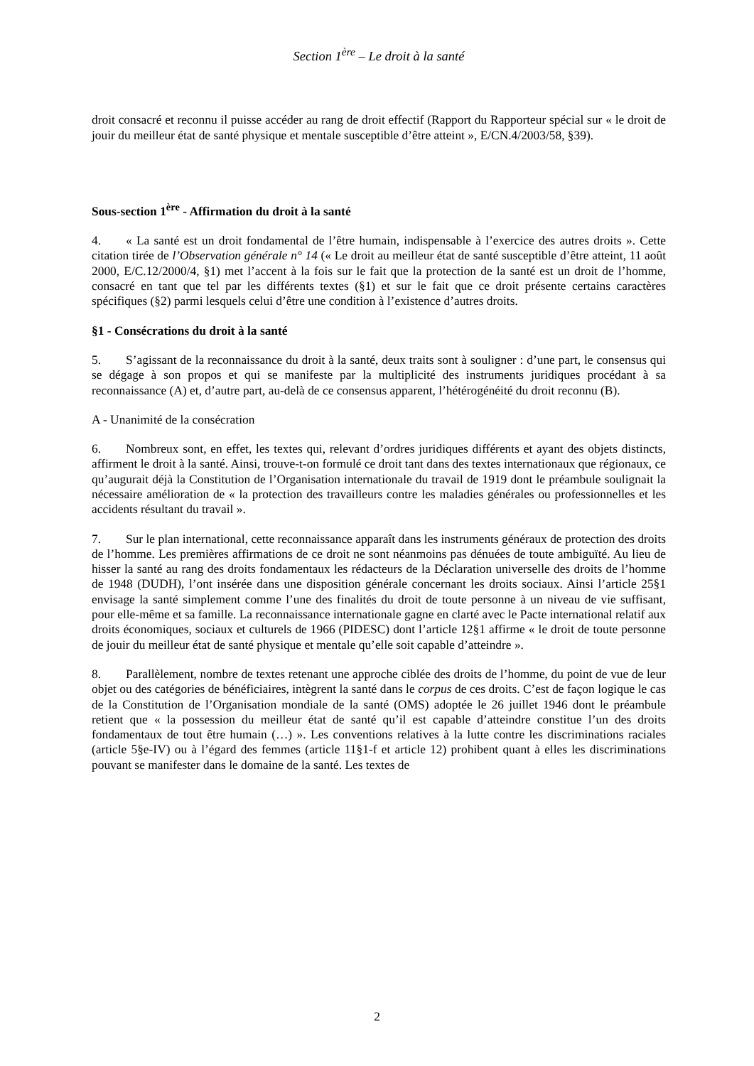Section 1<sup>ère</sup> – Le droit à la santé
droit consacré et reconnu il puisse accéder au rang de droit effectif (Rapport du Rapporteur spécial sur « le droit de jouir du meilleur état de santé physique et mentale susceptible d’être atteint », E/CN.4/2003/58, §39).
Sous-section 1<sup>ère</sup> - Affirmation du droit à la santé
4. « La santé est un droit fondamental de l’être humain, indispensable à l’exercice des autres droits ». Cette citation tirée de l’Observation générale n° 14 (« Le droit au meilleur état de santé susceptible d’être atteint, 11 août 2000, E/C.12/2000/4, §1) met l’accent à la fois sur le fait que la protection de la santé est un droit de l’homme, consacré en tant que tel par les différents textes (§1) et sur le fait que ce droit présente certains caractères spécifiques (§2) parmi lesquels celui d’être une condition à l’existence d’autres droits.
§1 - Consécrations du droit à la santé
5. S’agissant de la reconnaissance du droit à la santé, deux traits sont à souligner : d’une part, le consensus qui se dégage à son propos et qui se manifeste par la multiplicité des instruments juridiques procédant à sa reconnaissance (A) et, d’autre part, au-delà de ce consensus apparent, l’hétérogénéité du droit reconnu (B).
A - Unanimité de la consécration
6. Nombreux sont, en effet, les textes qui, relevant d’ordres juridiques différents et ayant des objets distincts, affirment le droit à la santé. Ainsi, trouve-t-on formulé ce droit tant dans des textes internationaux que régionaux, ce qu’augurait déjà la Constitution de l’Organisation internationale du travail de 1919 dont le préambule soulignait la nécessaire amélioration de « la protection des travailleurs contre les maladies générales ou professionnelles et les accidents résultant du travail ».
7. Sur le plan international, cette reconnaissance apparaît dans les instruments généraux de protection des droits de l’homme. Les premières affirmations de ce droit ne sont néanmoins pas dénuées de toute ambiguïté. Au lieu de hisser la santé au rang des droits fondamentaux les rédacteurs de la Déclaration universelle des droits de l’homme de 1948 (DUDH), l’ont insérée dans une disposition générale concernant les droits sociaux. Ainsi l’article 25§1 envisage la santé simplement comme l’une des finalités du droit de toute personne à un niveau de vie suffisant, pour elle-même et sa famille. La reconnaissance internationale gagne en clarté avec le Pacte international relatif aux droits économiques, sociaux et culturels de 1966 (PIDESC) dont l’article 12§1 affirme « le droit de toute personne de jouir du meilleur état de santé physique et mentale qu’elle soit capable d’atteindre ».
8. Parallèlement, nombre de textes retenant une approche ciblée des droits de l’homme, du point de vue de leur objet ou des catégories de bénéficiaires, intègrent la santé dans le corpus de ces droits. C’est de façon logique le cas de la Constitution de l’Organisation mondiale de la santé (OMS) adoptée le 26 juillet 1946 dont le préambule retient que « la possession du meilleur état de santé qu’il est capable d’atteindre constitue l’un des droits fondamentaux de tout être humain (…) ». Les conventions relatives à la lutte contre les discriminations raciales (article 5§e-IV) ou à l’égard des femmes (article 11§1-f et article 12) prohibent quant à elles les discriminations pouvant se manifester dans le domaine de la santé. Les textes de
2